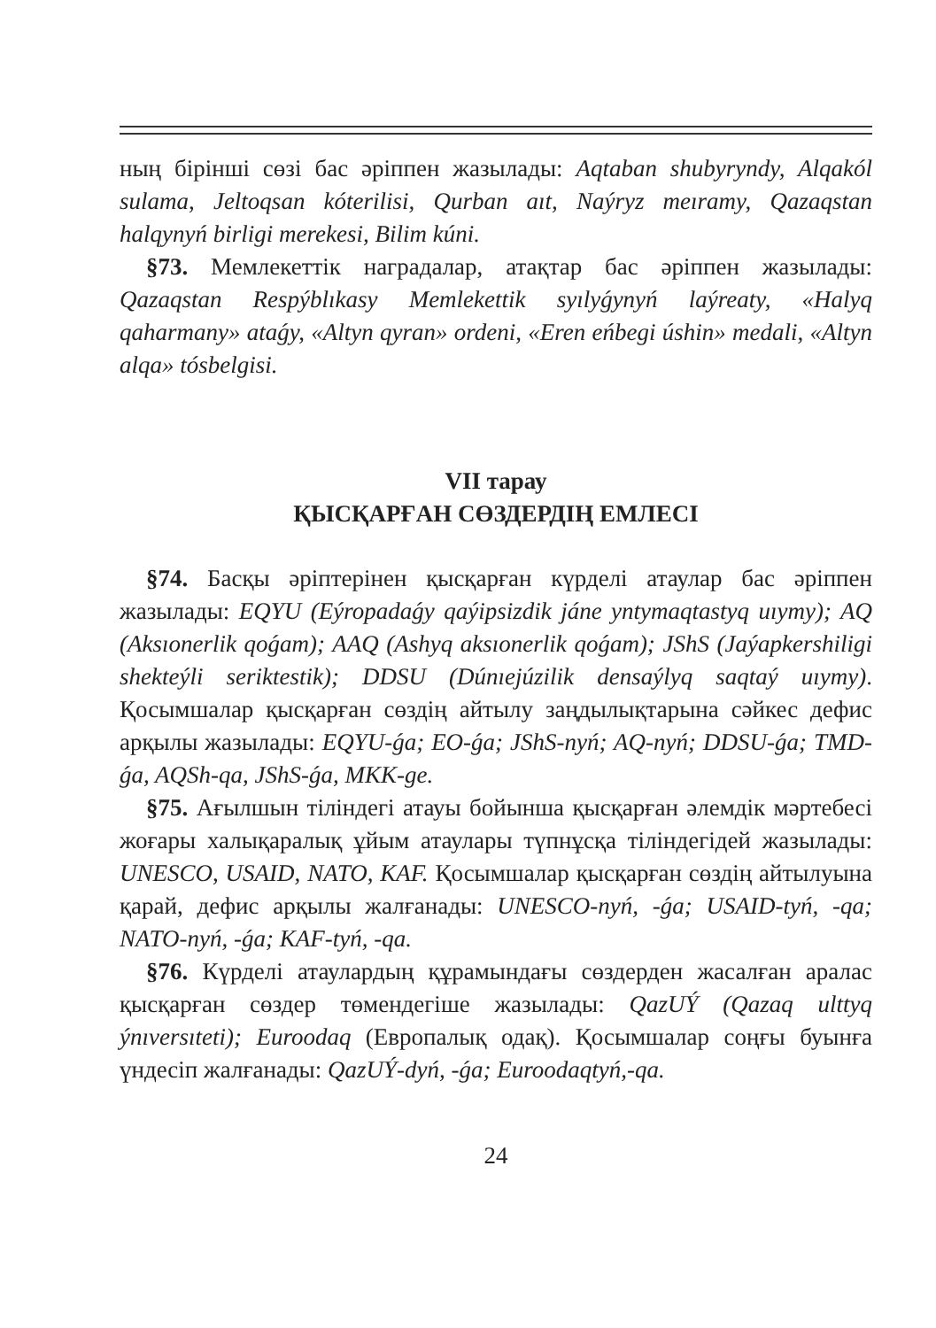ның бірінші сөзі бас әріппен жазылады: Aqtaban shubyryndy, Alqakól sulama, Jeltoqsan kóterilisi, Qurban aıt, Naýryz meıramy, Qazaqstan halqynyń birligi merekesi, Bilim kúni.
§73. Мемлекеттік наградалар, атақтар бас әріппен жазылады: Qazaqstan Respýblıkasy Memlekettik syılyǵynyń laýreaty, «Halyq qaharmany» ataǵy, «Altyn qyran» ordeni, «Eren eńbegi úshin» medali, «Altyn alqa» tósbelgisi.
VII тарау
ҚЫСҚАРҒАН СӨЗДЕРДІҢ ЕМЛЕСІ
§74. Басқы әріптерінен қысқарған күрделі атаулар бас әріппен жазылады: EQYU (Eýropadaǵy qaýipsizdik jáne yntymaqtastyq uıymy); AQ (Aksıonerlik qoǵam); AAQ (Ashyq aksıonerlik qoǵam); JShS (Jaýapkershiligi shekteýli seriktestik); DDSU (Dúnıejúzilik densaýlyq saqtaý uıymy). Қосымшалар қысқарған сөздің айтылу заңдылықтарына сәйкес дефис арқылы жазылады: EQYU-ǵa; EO-ǵa; JShS-nyń; AQ-nyń; DDSU-ǵa; TMD-ǵa, AQSh-qa, JShS-ǵa, MKK-ge.
§75. Ағылшын тіліндегі атауы бойынша қысқарған әлемдік мәртебесі жоғары халықаралық ұйым атаулары түпнұсқа тіліндегідей жазылады: UNESCO, USAID, NATO, KAF. Қосымшалар қысқарған сөздің айтылуына қарай, дефис арқылы жалғанады: UNESCO-nyń, -ǵa; USAID-tyń, -qa; NATO-nyń, -ǵa; KAF-tyń, -qa.
§76. Күрделі атаулардың құрамындағы сөздерден жасалған аралас қысқарған сөздер төмендегіше жазылады: QazUÝ (Qazaq ulttyq ýnıversıteti); Euroodaq (Европалық одақ). Қосымшалар соңғы буынға үндесіп жалғанады: QazUÝ-dyń, -ǵa; Euroodaqtyń,-qa.
24